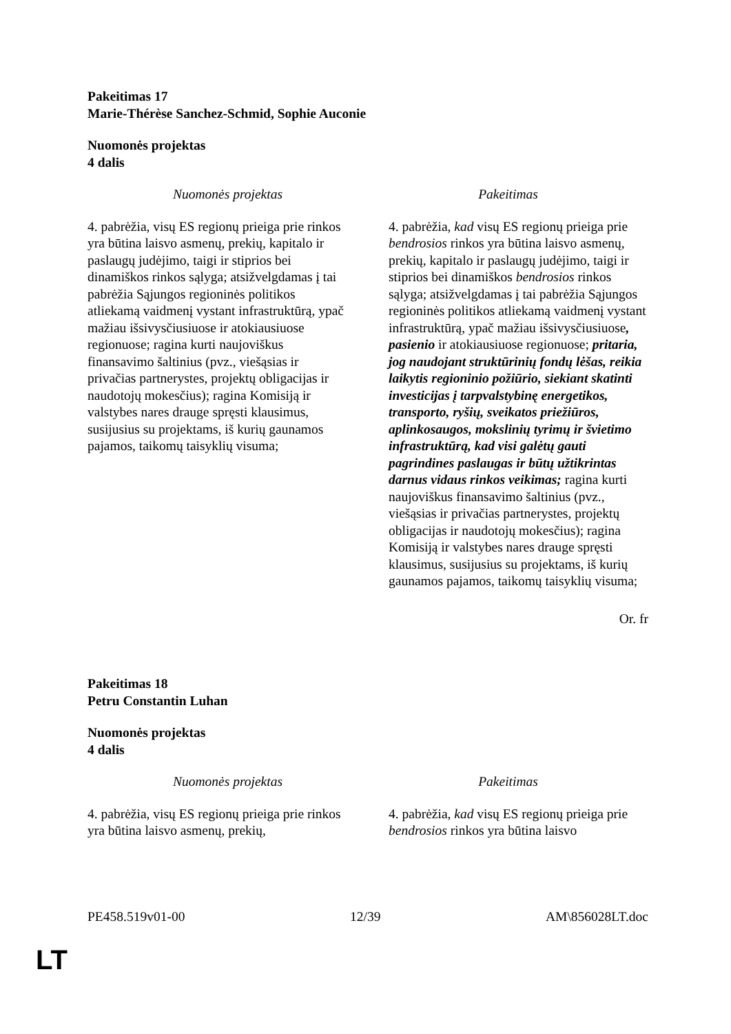Pakeitimas 17
Marie-Thérèse Sanchez-Schmid, Sophie Auconie
Nuomonės projektas
4 dalis
| Nuomonės projektas | Pakeitimas |
| --- | --- |
| 4. pabrėžia, visų ES regionų prieiga prie rinkos yra būtina laisvo asmenų, prekių, kapitalo ir paslaugų judėjimo, taigi ir stiprios bei dinamiškos rinkos sąlyga; atsižvelgdamas į tai pabrėžia Sąjungos regioninės politikos atliekamą vaidmenį vystant infrastruktūrą, ypač mažiau išsivysčiusiuose ir atokiausiuose regionuose; ragina kurti naujoviškus finansavimo šaltinius (pvz., viešąsias ir privačias partnerystes, projektų obligacijas ir naudotojų mokesčius); ragina Komisiją ir valstybes nares drauge spręsti klausimus, susijusius su projektams, iš kurių gaunamos pajamos, taikomų taisyklių visuma; | 4. pabrėžia, kad visų ES regionų prieiga prie bendrosios rinkos yra būtina laisvo asmenų, prekių, kapitalo ir paslaugų judėjimo, taigi ir stiprios bei dinamiškos bendrosios rinkos sąlyga; atsižvelgdamas į tai pabrėžia Sąjungos regioninės politikos atliekamą vaidmenį vystant infrastruktūrą, ypač mažiau išsivysčiusiuose , pasienio ir atokiausiuose regionuose; pritaria, jog naudojant struktūrinių fondų lėšas, reikia laikytis regioninio požiūrio, siekiant skatinti investicijas į tarpvalstybinę energetikos, transporto, ryšių, sveikatos priežiūros, aplinkosaugos, mokslinių tyrimų ir švietimo infrastruktūrą, kad visi galėtų gauti pagrindines paslaugas ir būtų užtikrintas darnus vidaus rinkos veikimas; ragina kurti naujoviškus finansavimo šaltinius (pvz., viešąsias ir privačias partnerystes, projektų obligacijas ir naudotojų mokesčius); ragina Komisiją ir valstybes nares drauge spręsti klausimus, susijusius su projektams, iš kurių gaunamos pajamos, taikomų taisyklių visuma; |
Or. fr
Pakeitimas 18
Petru Constantin Luhan
Nuomonės projektas
4 dalis
| Nuomonės projektas | Pakeitimas |
| --- | --- |
| 4. pabrėžia, visų ES regionų prieiga prie rinkos yra būtina laisvo asmenų, prekių, | 4. pabrėžia, kad visų ES regionų prieiga prie bendrosios rinkos yra būtina laisvo |
PE458.519v01-00 12/39 AM\856028LT.doc
LT